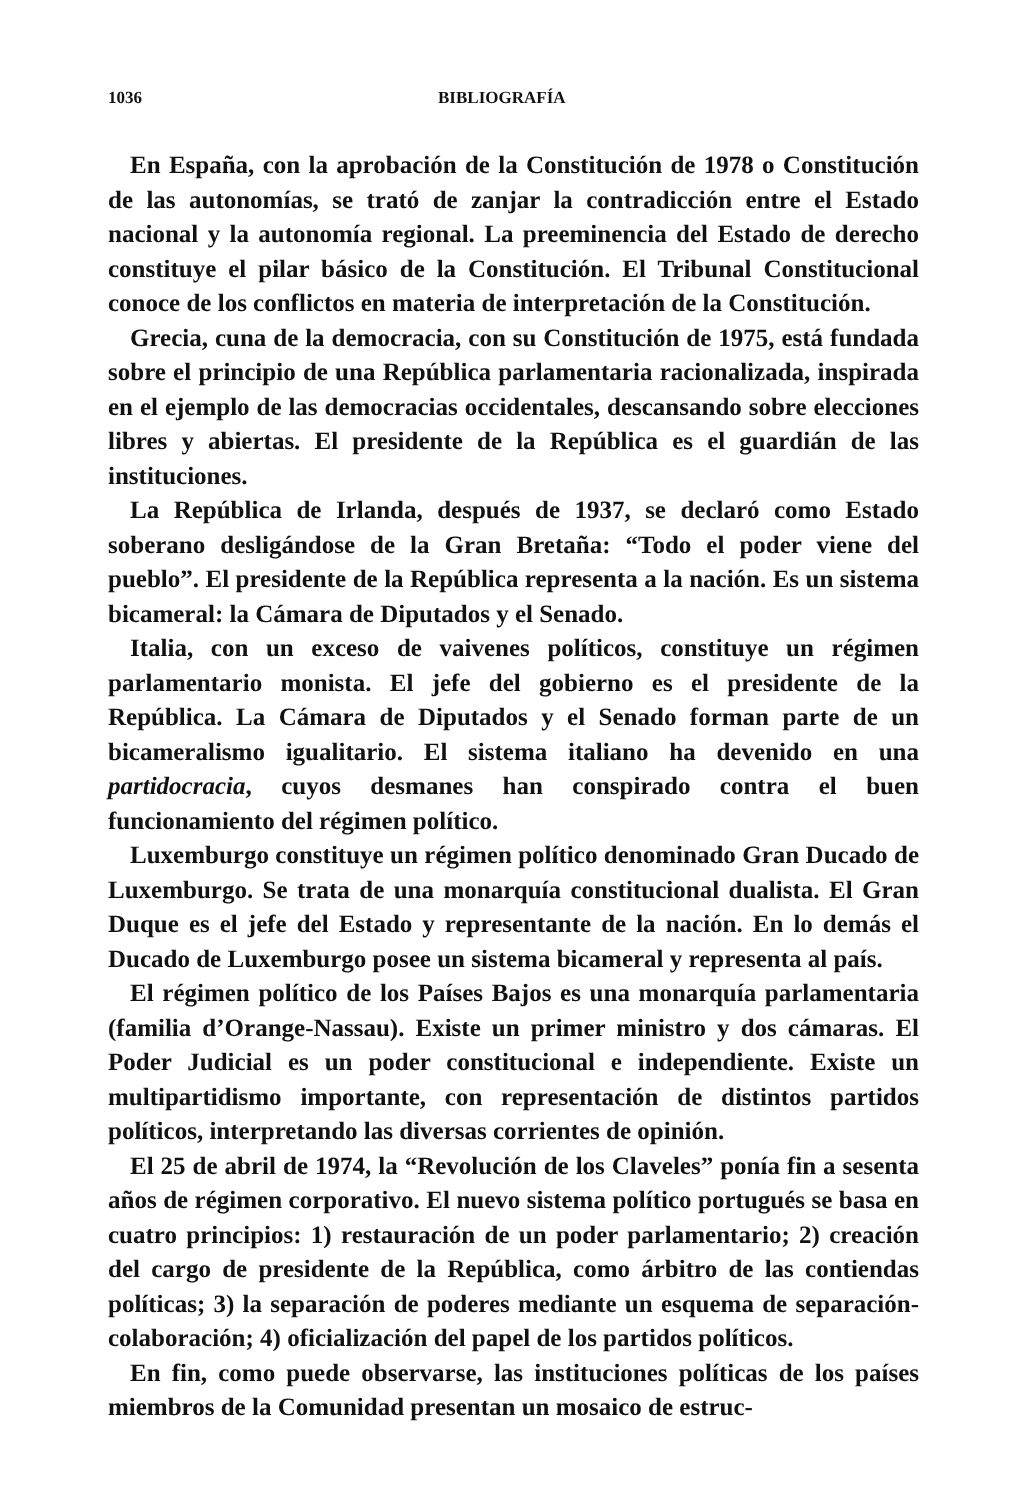1036 BIBLIOGRAFÍA
En España, con la aprobación de la Constitución de 1978 o Constitución de las autonomías, se trató de zanjar la contradicción entre el Estado nacional y la autonomía regional. La preeminencia del Estado de derecho constituye el pilar básico de la Constitución. El Tribunal Constitucional conoce de los conflictos en materia de interpretación de la Constitución.
Grecia, cuna de la democracia, con su Constitución de 1975, está fundada sobre el principio de una República parlamentaria racionalizada, inspirada en el ejemplo de las democracias occidentales, descansando sobre elecciones libres y abiertas. El presidente de la República es el guardián de las instituciones.
La República de Irlanda, después de 1937, se declaró como Estado soberano desligándose de la Gran Bretaña: “Todo el poder viene del pueblo”. El presidente de la República representa a la nación. Es un sistema bicameral: la Cámara de Diputados y el Senado.
Italia, con un exceso de vaivenes políticos, constituye un régimen parlamentario monista. El jefe del gobierno es el presidente de la República. La Cámara de Diputados y el Senado forman parte de un bicameralismo igualitario. El sistema italiano ha devenido en una partidocracia, cuyos desmanes han conspirado contra el buen funcionamiento del régimen político.
Luxemburgo constituye un régimen político denominado Gran Ducado de Luxemburgo. Se trata de una monarquía constitucional dualista. El Gran Duque es el jefe del Estado y representante de la nación. En lo demás el Ducado de Luxemburgo posee un sistema bicameral y representa al país.
El régimen político de los Países Bajos es una monarquía parlamentaria (familia d’Orange-Nassau). Existe un primer ministro y dos cámaras. El Poder Judicial es un poder constitucional e independiente. Existe un multipartidismo importante, con representación de distintos partidos políticos, interpretando las diversas corrientes de opinión.
El 25 de abril de 1974, la “Revolución de los Claveles” ponía fin a sesenta años de régimen corporativo. El nuevo sistema político portugués se basa en cuatro principios: 1) restauración de un poder parlamentario; 2) creación del cargo de presidente de la República, como árbitro de las contiendas políticas; 3) la separación de poderes mediante un esquema de separación-colaboración; 4) oficialización del papel de los partidos políticos.
En fin, como puede observarse, las instituciones políticas de los países miembros de la Comunidad presentan un mosaico de estruc-